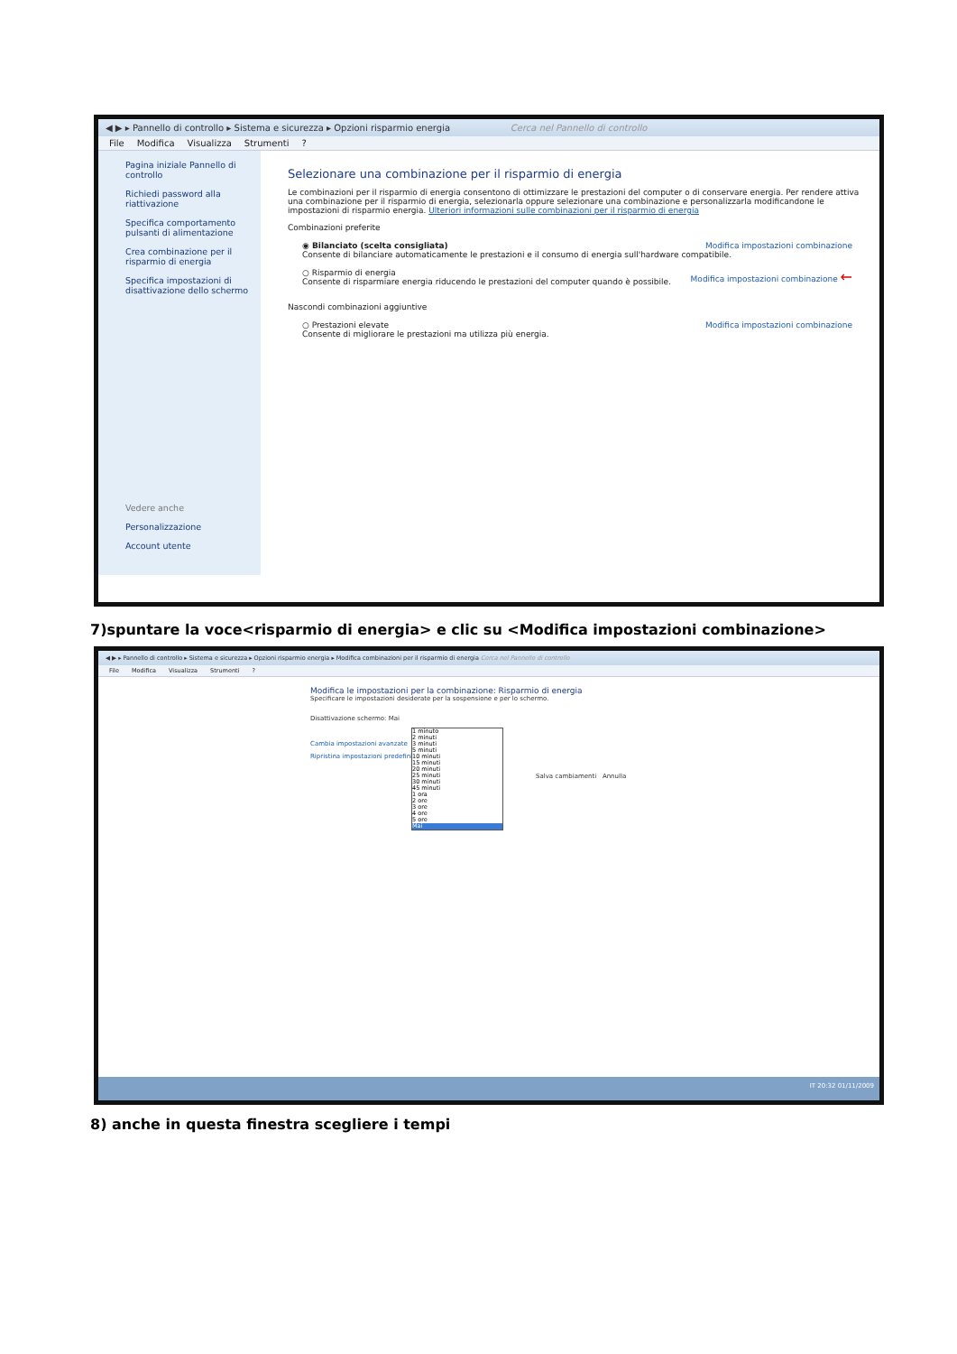◀ ▶ ▸ Pannello di controllo ▸ Sistema e sicurezza ▸ Opzioni risparmio energia Cerca nel Pannello di controllo
File Modifica Visualizza Strumenti?
Pagina iniziale Pannello di controllo
Richiedi password alla riattivazione
Specifica comportamento pulsanti di alimentazione
Crea combinazione per il risparmio di energia
Specifica impostazioni di disattivazione dello schermo
Vedere anche
Personalizzazione
Account utente
Selezionare una combinazione per il risparmio di energia
Le combinazioni per il risparmio di energia consentono di ottimizzare le prestazioni del computer o di conservare energia. Per rendere attiva una combinazione per il risparmio di energia, selezionarla oppure selezionare una combinazione e personalizzarla modificandone le impostazioni di risparmio energia. Ulteriori informazioni sulle combinazioni per il risparmio di energia
Combinazioni preferite
Modifica impostazioni combinazione ◉ Bilanciato (scelta consigliata)
Consente di bilanciare automaticamente le prestazioni e il consumo di energia sull'hardware compatibile.
Modifica impostazioni combinazione ← ○ Risparmio di energia
Consente di risparmiare energia riducendo le prestazioni del computer quando è possibile.
Nascondi combinazioni aggiuntive
Modifica impostazioni combinazione ○ Prestazioni elevate
Consente di migliorare le prestazioni ma utilizza più energia.
7)spuntare la voce<risparmio di energia> e clic su <Modifica impostazioni combinazione>
◀ ▶ ▸ Pannello di controllo ▸ Sistema e sicurezza ▸ Opzioni risparmio energia ▸ Modifica combinazioni per il risparmio di energia Cerca nel Pannello di controllo
File Modifica Visualizza Strumenti?
Modifica le impostazioni per la combinazione: Risparmio di energia
Specificare le impostazioni desiderate per la sospensione e per lo schermo.
Disattivazione schermo: Mai
Cambia impostazioni avanzate
Ripristina impostazioni predefinite
Salva cambiamenti Annulla
1 minuto
2 minuti
3 minuti
5 minuti
10 minuti
15 minuti
20 minuti
25 minuti
30 minuti
45 minuti
1 ora
2 ore
3 ore
4 ore
5 ore
Mai
IT 20:32 01/11/2009
8) anche in questa finestra scegliere i tempi